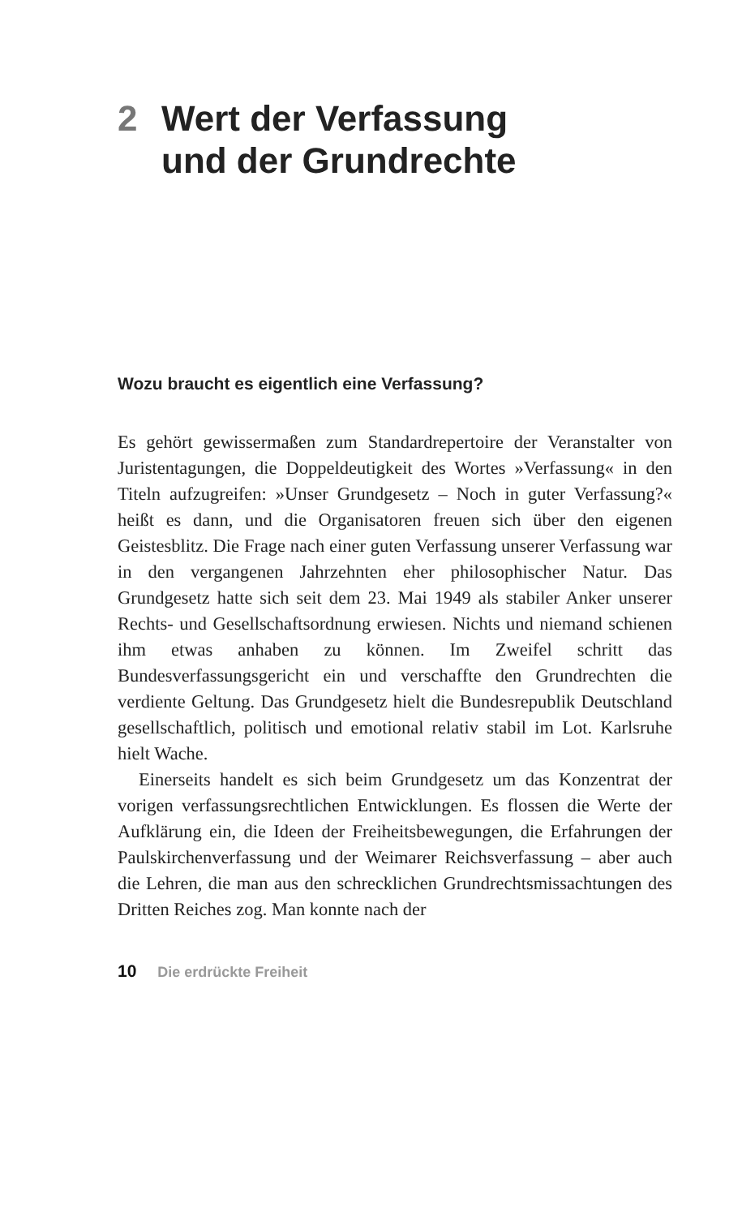2 Wert der Verfassung
und der Grundrechte
Wozu braucht es eigentlich eine Verfassung?
Es gehört gewissermaßen zum Standardrepertoire der Veranstalter von Juristentagungen, die Doppeldeutigkeit des Wortes »Verfassung« in den Titeln aufzugreifen: »Unser Grundgesetz – Noch in guter Verfassung?« heißt es dann, und die Organisatoren freuen sich über den eigenen Geistesblitz. Die Frage nach einer guten Verfassung unserer Verfassung war in den vergangenen Jahrzehnten eher philosophischer Natur. Das Grundgesetz hatte sich seit dem 23. Mai 1949 als stabiler Anker unserer Rechts- und Gesellschaftsordnung erwiesen. Nichts und niemand schienen ihm etwas anhaben zu können. Im Zweifel schritt das Bundesverfassungsgericht ein und verschaffte den Grundrechten die verdiente Geltung. Das Grundgesetz hielt die Bundesrepublik Deutschland gesellschaftlich, politisch und emotional relativ stabil im Lot. Karlsruhe hielt Wache.
Einerseits handelt es sich beim Grundgesetz um das Konzentrat der vorigen verfassungsrechtlichen Entwicklungen. Es flossen die Werte der Aufklärung ein, die Ideen der Freiheitsbewegungen, die Erfahrungen der Paulskirchenverfassung und der Weimarer Reichsverfassung – aber auch die Lehren, die man aus den schrecklichen Grundrechtsmissachtungen des Dritten Reiches zog. Man konnte nach der
10 Die erdrückte Freiheit